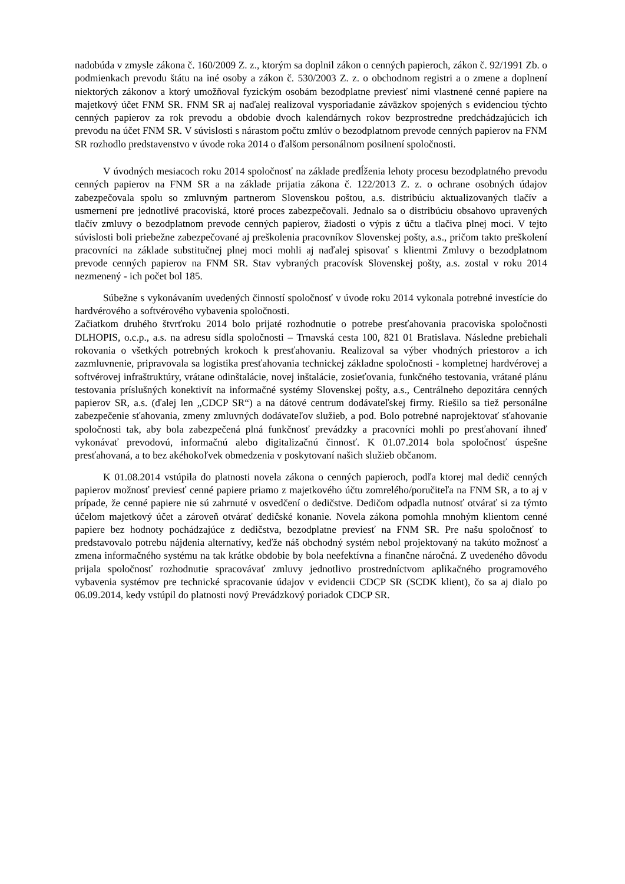nadobúda v zmysle zákona č. 160/2009 Z. z., ktorým sa doplnil zákon o cenných papieroch, zákon č. 92/1991 Zb. o podmienkach prevodu štátu na iné osoby a zákon č. 530/2003 Z. z. o obchodnom registri a o zmene a doplnení niektorých zákonov a ktorý umožňoval fyzickým osobám bezodplatne previesť nimi vlastnené cenné papiere na majetkový účet FNM SR. FNM SR aj naďalej realizoval vysporiadanie záväzkov spojených s evidenciou týchto cenných papierov za rok prevodu a obdobie dvoch kalendárnych rokov bezprostredne predchádzajúcich ich prevodu na účet FNM SR. V súvislosti s nárastom počtu zmlúv o bezodplatnom prevode cenných papierov na FNM SR rozhodlo predstavenstvo v úvode roka 2014 o ďalšom personálnom posilnení spoločnosti.
V úvodných mesiacoch roku 2014 spoločnosť na základe predĺženia lehoty procesu bezodplatného prevodu cenných papierov na FNM SR a na základe prijatia zákona č. 122/2013 Z. z. o ochrane osobných údajov zabezpečovala spolu so zmluvným partnerom Slovenskou poštou, a.s. distribúciu aktualizovaných tlačív a usmernení pre jednotlivé pracoviská, ktoré proces zabezpečovali. Jednalo sa o distribúciu obsahovo upravených tlačív zmluvy o bezodplatnom prevode cenných papierov, žiadosti o výpis z účtu a tlačiva plnej moci. V tejto súvislosti boli priebežne zabezpečované aj preškolenia pracovníkov Slovenskej pošty, a.s., pričom takto preškolení pracovníci na základe substitučnej plnej moci mohli aj naďalej spisovať s klientmi Zmluvy o bezodplatnom prevode cenných papierov na FNM SR. Stav vybraných pracovísk Slovenskej pošty, a.s. zostal v roku 2014 nezmenený - ich počet bol 185.
Súbežne s vykonávaním uvedených činností spoločnosť v úvode roku 2014 vykonala potrebné investície do hardvérového a softvérového vybavenia spoločnosti.
Začiatkom druhého štvrťroku 2014 bolo prijaté rozhodnutie o potrebe presťahovania pracoviska spoločnosti DLHOPIS, o.c.p., a.s. na adresu sídla spoločnosti – Trnavská cesta 100, 821 01 Bratislava. Následne prebiehali rokovania o všetkých potrebných krokoch k presťahovaniu. Realizoval sa výber vhodných priestorov a ich zazmluvnenie, pripravovala sa logistika presťahovania technickej základne spoločnosti - kompletnej hardvérovej a softvérovej infraštruktúry, vrátane odinštalácie, novej inštalácie, zosieťovania, funkčného testovania, vrátané plánu testovania príslušných konektivít na informačné systémy Slovenskej pošty, a.s., Centrálneho depozitára cenných papierov SR, a.s. (ďalej len „CDCP SR“) a na dátové centrum dodávateľskej firmy. Riešilo sa tiež personálne zabezpečenie sťahovania, zmeny zmluvných dodávateľov služieb, a pod. Bolo potrebné naprojektovať sťahovanie spoločnosti tak, aby bola zabezpečená plná funkčnosť prevádzky a pracovníci mohli po presťahovaní ihneď vykonávať prevodovú, informačnú alebo digitalizačnú činnosť. K 01.07.2014 bola spoločnosť úspešne presťahovaná, a to bez akéhokoľvek obmedzenia v poskytovaní našich služieb občanom.
K 01.08.2014 vstúpila do platnosti novela zákona o cenných papieroch, podľa ktorej mal dedič cenných papierov možnosť previesť cenné papiere priamo z majetkového účtu zomrelého/poručiteľa na FNM SR, a to aj v prípade, že cenné papiere nie sú zahrnuté v osvedčení o dedičstve. Dedičom odpadla nutnosť otvárať si za týmto účelom majetkový účet a zároveň otvárať dedičské konanie. Novela zákona pomohla mnohým klientom cenné papiere bez hodnoty pochádzajúce z dedičstva, bezodplatne previesť na FNM SR. Pre našu spoločnosť to predstavovalo potrebu nájdenia alternatívy, keďže náš obchodný systém nebol projektovaný na takúto možnosť a zmena informačného systému na tak krátke obdobie by bola neefektívna a finančne náročná. Z uvedeného dôvodu prijala spoločnosť rozhodnutie spracovávať zmluvy jednotlivo prostredníctvom aplikačného programového vybavenia systémov pre technické spracovanie údajov v evidencii CDCP SR (SCDK klient), čo sa aj dialo po 06.09.2014, kedy vstúpil do platnosti nový Prevádzkový poriadok CDCP SR.